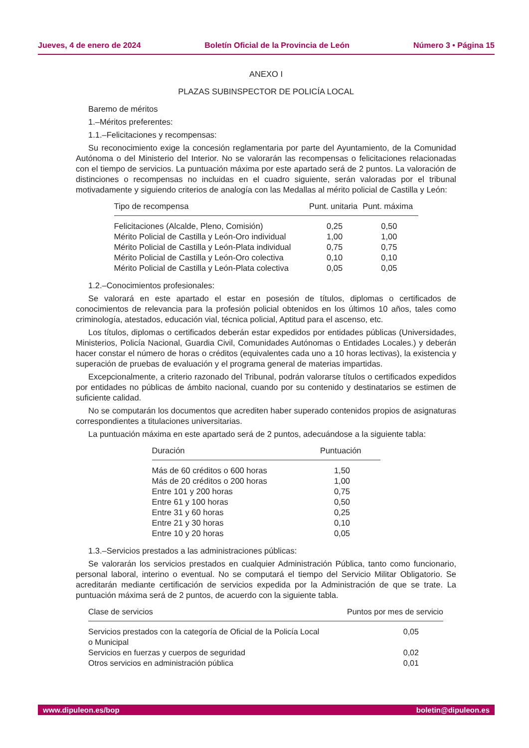Jueves, 4 de enero de 2024 Boletín Oficial de la Provincia de León Número 3 • Página 15
ANEXO I
PLAZAS SUBINSPECTOR DE POLICÍA LOCAL
Baremo de méritos
1.–Méritos preferentes:
1.1.–Felicitaciones y recompensas:
Su reconocimiento exige la concesión reglamentaria por parte del Ayuntamiento, de la Comunidad Autónoma o del Ministerio del Interior. No se valorarán las recompensas o felicitaciones relacionadas con el tiempo de servicios. La puntuación máxima por este apartado será de 2 puntos. La valoración de distinciones o recompensas no incluidas en el cuadro siguiente, serán valoradas por el tribunal motivadamente y siguiendo criterios de analogía con las Medallas al mérito policial de Castilla y León:
| Tipo de recompensa | Punt. unitaria | Punt. máxima |
| --- | --- | --- |
| Felicitaciones (Alcalde, Pleno, Comisión) | 0,25 | 0,50 |
| Mérito Policial de Castilla y León-Oro individual | 1,00 | 1,00 |
| Mérito Policial de Castilla y León-Plata individual | 0,75 | 0,75 |
| Mérito Policial de Castilla y León-Oro colectiva | 0,10 | 0,10 |
| Mérito Policial de Castilla y León-Plata colectiva | 0,05 | 0,05 |
1.2.–Conocimientos profesionales:
Se valorará en este apartado el estar en posesión de títulos, diplomas o certificados de conocimientos de relevancia para la profesión policial obtenidos en los últimos 10 años, tales como criminología, atestados, educación vial, técnica policial, Aptitud para el ascenso, etc.
Los títulos, diplomas o certificados deberán estar expedidos por entidades públicas (Universidades, Ministerios, Policía Nacional, Guardia Civil, Comunidades Autónomas o Entidades Locales.) y deberán hacer constar el número de horas o créditos (equivalentes cada uno a 10 horas lectivas), la existencia y superación de pruebas de evaluación y el programa general de materias impartidas.
Excepcionalmente, a criterio razonado del Tribunal, podrán valorarse títulos o certificados expedidos por entidades no públicas de ámbito nacional, cuando por su contenido y destinatarios se estimen de suficiente calidad.
No se computarán los documentos que acrediten haber superado contenidos propios de asignaturas correspondientes a titulaciones universitarias.
La puntuación máxima en este apartado será de 2 puntos, adecuándose a la siguiente tabla:
| Duración | Puntuación |
| --- | --- |
| Más de 60 créditos o 600 horas | 1,50 |
| Más de 20 créditos o 200 horas | 1,00 |
| Entre 101 y 200 horas | 0,75 |
| Entre 61 y 100 horas | 0,50 |
| Entre 31 y 60 horas | 0,25 |
| Entre 21 y 30 horas | 0,10 |
| Entre 10 y 20 horas | 0,05 |
1.3.–Servicios prestados a las administraciones públicas:
Se valorarán los servicios prestados en cualquier Administración Pública, tanto como funcionario, personal laboral, interino o eventual. No se computará el tiempo del Servicio Militar Obligatorio. Se acreditarán mediante certificación de servicios expedida por la Administración de que se trate. La puntuación máxima será de 2 puntos, de acuerdo con la siguiente tabla.
| Clase de servicios | Puntos por mes de servicio |
| --- | --- |
| Servicios prestados con la categoría de Oficial de la Policía Local o Municipal | 0,05 |
| Servicios en fuerzas y cuerpos de seguridad | 0,02 |
| Otros servicios en administración pública | 0,01 |
www.dipuleon.es/bop boletin@dipuleon.es